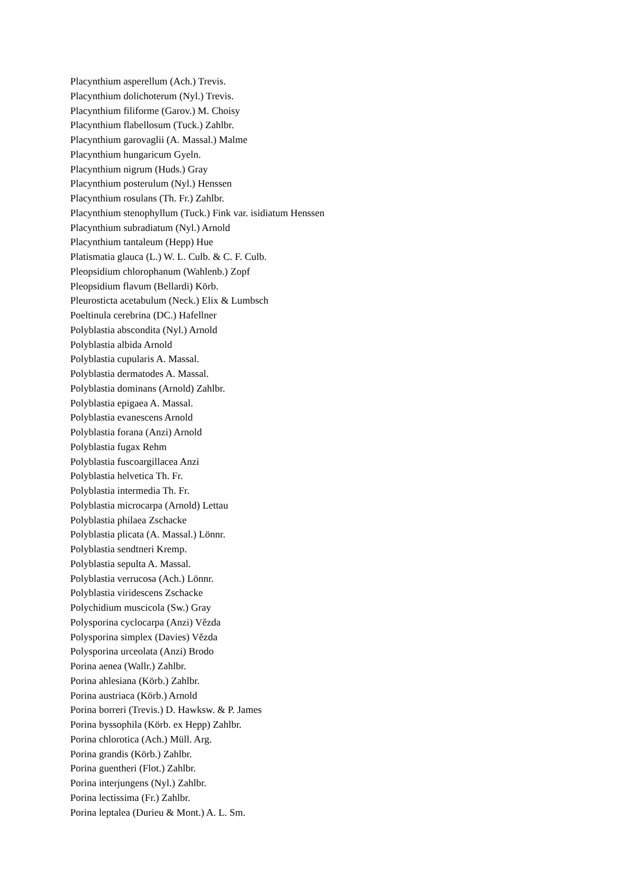Placynthium asperellum (Ach.) Trevis.
Placynthium dolichoterum (Nyl.) Trevis.
Placynthium filiforme (Garov.) M. Choisy
Placynthium flabellosum (Tuck.) Zahlbr.
Placynthium garovaglii (A. Massal.) Malme
Placynthium hungaricum Gyeln.
Placynthium nigrum (Huds.) Gray
Placynthium posterulum (Nyl.) Henssen
Placynthium rosulans (Th. Fr.) Zahlbr.
Placynthium stenophyllum (Tuck.) Fink var. isidiatum Henssen
Placynthium subradiatum (Nyl.) Arnold
Placynthium tantaleum (Hepp) Hue
Platismatia glauca (L.) W. L. Culb. & C. F. Culb.
Pleopsidium chlorophanum (Wahlenb.) Zopf
Pleopsidium flavum (Bellardi) Körb.
Pleurosticta acetabulum (Neck.) Elix & Lumbsch
Poeltinula cerebrina (DC.) Hafellner
Polyblastia abscondita (Nyl.) Arnold
Polyblastia albida Arnold
Polyblastia cupularis A. Massal.
Polyblastia dermatodes A. Massal.
Polyblastia dominans (Arnold) Zahlbr.
Polyblastia epigaea A. Massal.
Polyblastia evanescens Arnold
Polyblastia forana (Anzi) Arnold
Polyblastia fugax Rehm
Polyblastia fuscoargillacea Anzi
Polyblastia helvetica Th. Fr.
Polyblastia intermedia Th. Fr.
Polyblastia microcarpa (Arnold) Lettau
Polyblastia philaea Zschacke
Polyblastia plicata (A. Massal.) Lönnr.
Polyblastia sendtneri Kremp.
Polyblastia sepulta A. Massal.
Polyblastia verrucosa (Ach.) Lönnr.
Polyblastia viridescens Zschacke
Polychidium muscicola (Sw.) Gray
Polysporina cyclocarpa (Anzi) Vězda
Polysporina simplex (Davies) Vězda
Polysporina urceolata (Anzi) Brodo
Porina aenea (Wallr.) Zahlbr.
Porina ahlesiana (Körb.) Zahlbr.
Porina austriaca (Körb.) Arnold
Porina borreri (Trevis.) D. Hawksw. & P. James
Porina byssophila (Körb. ex Hepp) Zahlbr.
Porina chlorotica (Ach.) Müll. Arg.
Porina grandis (Körb.) Zahlbr.
Porina guentheri (Flot.) Zahlbr.
Porina interjungens (Nyl.) Zahlbr.
Porina lectissima (Fr.) Zahlbr.
Porina leptalea (Durieu & Mont.) A. L. Sm.